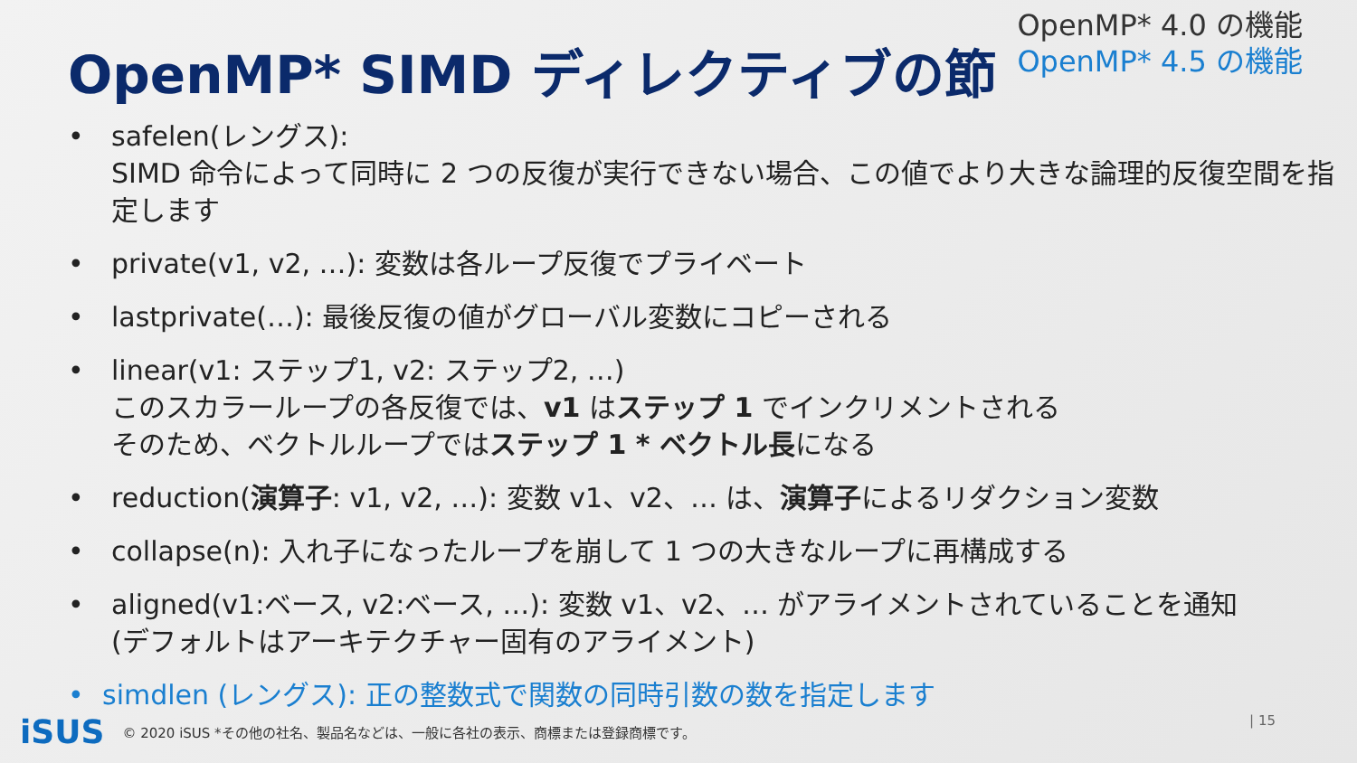OpenMP* SIMD ディレクティブの節
OpenMP* 4.0 の機能
OpenMP* 4.5 の機能
• safelen(レングス):
SIMD 命令によって同時に 2 つの反復が実行できない場合、この値でより大きな論理的反復空間を指定します
• private(v1, v2, …): 変数は各ループ反復でプライベート
• lastprivate(…): 最後反復の値がグローバル変数にコピーされる
• linear(v1: ステップ1, v2: ステップ2, …)
このスカラーループの各反復では、v1 はステップ 1 でインクリメントされる
そのため、ベクトルループではステップ 1 * ベクトル長になる
• reduction(演算子: v1, v2, …): 変数 v1、v2、… は、演算子によるリダクション変数
• collapse(n): 入れ子になったループを崩して 1 つの大きなループに再構成する
• aligned(v1:ベース, v2:ベース, …): 変数 v1、v2、… がアライメントされていることを通知
(デフォルトはアーキテクチャー固有のアライメント)
• simdlen (レングス): 正の整数式で関数の同時引数の数を指定します
iSUS © 2020 iSUS *その他の社名、製品名などは、一般に各社の表示、商標または登録商標です。
| 15